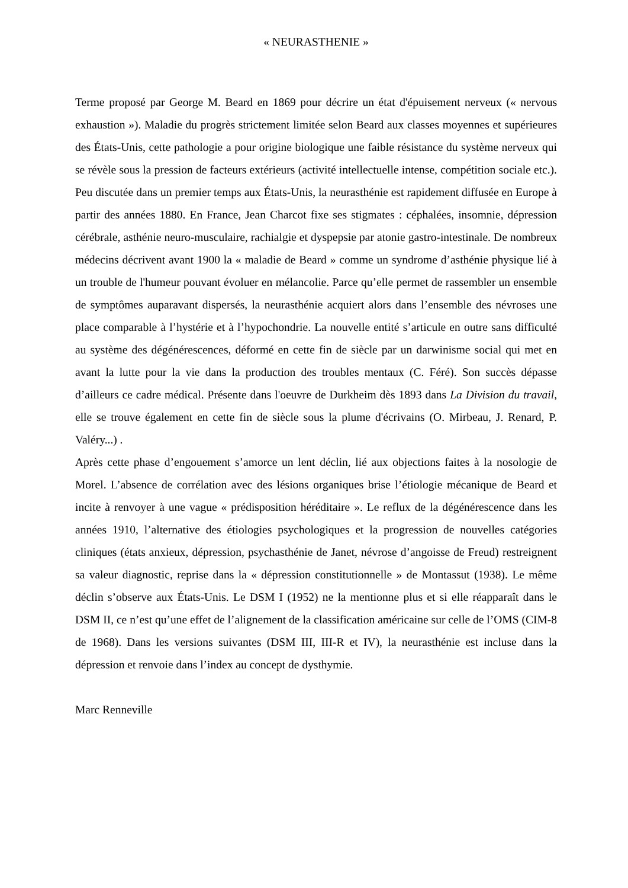« NEURASTHENIE »
Terme proposé par George M. Beard en 1869 pour décrire un état d'épuisement nerveux (« nervous exhaustion »). Maladie du progrès strictement limitée selon Beard aux classes moyennes et supérieures des États-Unis, cette pathologie a pour origine biologique une faible résistance du système nerveux qui se révèle sous la pression de facteurs extérieurs (activité intellectuelle intense, compétition sociale etc.). Peu discutée dans un premier temps aux États-Unis, la neurasthénie est rapidement diffusée en Europe à partir des années 1880. En France, Jean Charcot fixe ses stigmates : céphalées, insomnie, dépression cérébrale, asthénie neuro-musculaire, rachialgie et dyspepsie par atonie gastro-intestinale. De nombreux médecins décrivent avant 1900 la « maladie de Beard » comme un syndrome d’asthénie physique lié à un trouble de l'humeur pouvant évoluer en mélancolie. Parce qu’elle permet de rassembler un ensemble de symptômes auparavant dispersés, la neurasthénie acquiert alors dans l’ensemble des névroses une place comparable à l’hystérie et à l’hypochondrie. La nouvelle entité s’articule en outre sans difficulté au système des dégénérescences, déformé en cette fin de siècle par un darwinisme social qui met en avant la lutte pour la vie dans la production des troubles mentaux (C. Féré). Son succès dépasse d’ailleurs ce cadre médical. Présente dans l'oeuvre de Durkheim dès 1893 dans La Division du travail, elle se trouve également en cette fin de siècle sous la plume d'écrivains (O. Mirbeau, J. Renard, P. Valéry...) .
Après cette phase d’engouement s’amorce un lent déclin, lié aux objections faites à la nosologie de Morel. L’absence de corrélation avec des lésions organiques brise l’étiologie mécanique de Beard et incite à renvoyer à une vague « prédisposition héréditaire ». Le reflux de la dégénérescence dans les années 1910, l’alternative des étiologies psychologiques et la progression de nouvelles catégories cliniques (états anxieux, dépression, psychasthénie de Janet, névrose d’angoisse de Freud) restreignent sa valeur diagnostic, reprise dans la « dépression constitutionnelle » de Montassut (1938). Le même déclin s’observe aux États-Unis. Le DSM I (1952) ne la mentionne plus et si elle réapparaît dans le DSM II, ce n’est qu’une effet de l’alignement de la classification américaine sur celle de l’OMS (CIM-8 de 1968). Dans les versions suivantes (DSM III, III-R et IV), la neurasthénie est incluse dans la dépression et renvoie dans l’index au concept de dysthymie.
Marc Renneville